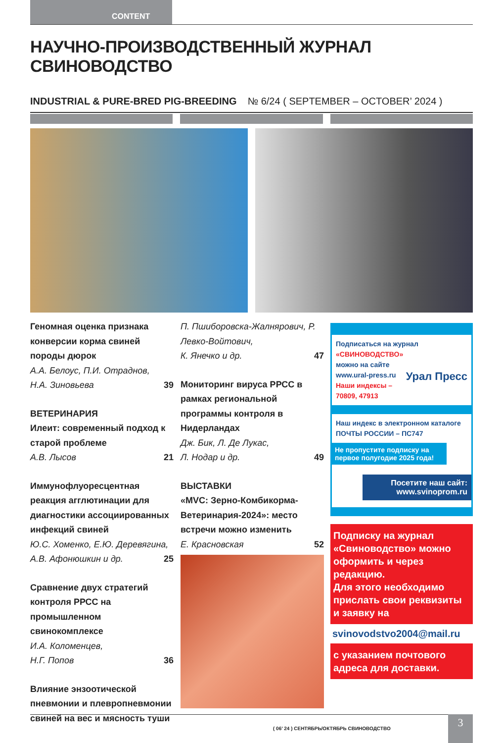CONTENT
НАУЧНО-ПРОИЗВОДСТВЕННЫЙ ЖУРНАЛ СВИНОВОДСТВО
INDUSTRIAL & PURE-BRED PIG-BREEDING № 6/24 ( SEPTEMBER – OCTOBER’ 2024 )
Геномная оценка признака конверсии корма свиней породы дюрок
А.А. Белоус, П.И. Отраднов,
Н.А. Зиновьева 39
ВЕТЕРИНАРИЯ
Илеит: современный подход к старой проблеме
А.В. Лысов 21
Иммунофлуоресцентная реакция агглютинации для диагностики ассоциированных инфекций свиней
Ю.С. Хоменко, Е.Ю. Деревягина,
А.В. Афонюшкин и др. 25
Сравнение двух стратегий контроля РРСС на промышленном свинокомплексе
И.А. Коломенцев,
Н.Г. Попов 36
Влияние энзоотической пневмонии и плевропневмонии свиней на вес и мясность туши
П. Пшиборовска-Жалнярович, Р. Левко-Войтович,
К. Янечко и др. 47
Мониторинг вируса РРСС в рамках региональной программы контроля в Нидерландах
Дж. Бик, Л. Де Лукас,
Л. Нодар и др. 49
ВЫСТАВКИ
«MVC: Зерно-Комбикорма-Ветеринария-2024»: место встречи можно изменить
Е. Красновская 52
Подписаться на журнал
«СВИНОВОДСТВО»
можно на сайте
www.ural-press.ru
Наши индексы –
70809, 47913 Урал Пресс
Наш индекс в электронном каталоге ПОЧТЫ РОССИИ – ПС747
Не пропустите подписку на первое полугодие 2025 года!
Посетите наш сайт:
www.svinoprom.ru
Подписку на журнал «Свиноводство» можно оформить и через редакцию.
Для этого необходимо прислать свои реквизиты и заявку на
svinovodstvo2004@mail.ru
с указанием почтового адреса для доставки.
( 06’ 24 ) СЕНТЯБРЬ/ОКТЯБРЬ СВИНОВОДСТВО
3